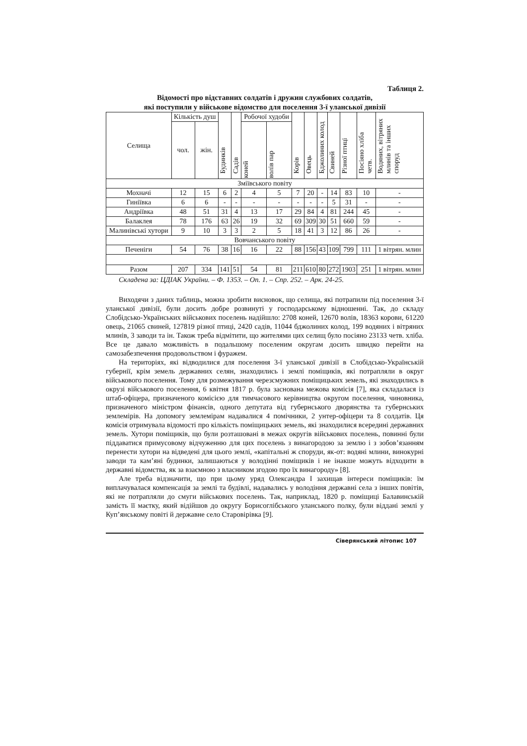Таблиця 2.
Відомості про відставних солдатів і дружин службових солдатів,
які поступили у військове відомство для поселення 3-ї уланської дивізії
| Селища | Кількість душ | | Будинків | Садів | Робочої худоби | | Корів | Овець | Бджолиних колод | Свиней | Різної птиці | Посіяно хліба четв. | Водяних, вітряних млинів та інших споруд |
| --- | --- | --- | --- | --- | --- | --- | --- | --- | --- | --- | --- | --- | --- |
| | чол. | жін. | | | коней | волів пар | | | | | | | |
| Зміївського повіту | | | | | | | | | | | | | |
| Мохначі | 12 | 15 | 6 | 2 | 4 | 5 | 7 | 20 | - | 14 | 83 | 10 | - |
| Гиніївка | 6 | 6 | - | - | - | - | - | - | - | 5 | 31 | - | - |
| Андріївка | 48 | 51 | 31 | 4 | 13 | 17 | 29 | 84 | 4 | 81 | 244 | 45 | - |
| Балаклея | 78 | 176 | 63 | 26 | 19 | 32 | 69 | 309 | 30 | 51 | 660 | 59 | - |
| Малинівські хутори | 9 | 10 | 3 | 3 | 2 | 5 | 18 | 41 | 3 | 12 | 86 | 26 | - |
| Вовчанського повіту | | | | | | | | | | | | | |
| Печеніги | 54 | 76 | 38 | 16 | 16 | 22 | 88 | 156 | 43 | 109 | 799 | 111 | 1 вітрян. млин |
| Разом | 207 | 334 | 141 | 51 | 54 | 81 | 211 | 610 | 80 | 272 | 1903 | 251 | 1 вітрян. млин |
Складена за: ЦДІАК України. – Ф. 1353. – Оп. 1. – Спр. 252. – Арк. 24-25.
Виходячи з даних таблиць, можна зробити висновок, що селища, які потрапили під поселення 3-ї уланської дивізії, були досить добре розвинуті у господарському відношенні. Так, до складу Слобідсько-Українських військових поселень надійшло: 2708 коней, 12670 волів, 18363 корови, 61220 овець, 21065 свиней, 127819 різної птиці, 2420 садів, 11044 бджолиних колод, 199 водяних і вітряних млинів, 3 заводи та ін. Також треба відмітити, що жителями цих селищ було посіяно 23133 четв. хліба. Все це давало можливість в подальшому поселеним округам досить швидко перейти на самозабезпечення продовольством і фуражем.
На територіях, які відводилися для поселення 3-ї уланської дивізії в Слобідсько-Українській губернії, крім земель державних селян, знаходились і землі поміщиків, які потрапляли в округ військового поселення. Тому для розмежування черезсмужних поміщицьких земель, які знаходились в окрузі військового поселення, 6 квітня 1817 р. була заснована межова комісія [7], яка складалася із штаб-офіцера, призначеного комісією для тимчасового керівництва округом поселення, чиновника, призначеного міністром фінансів, одного депутата від губернського дворянства та губернських землемірів. На допомогу землемірам надавалися 4 помічники, 2 унтер-офіцери та 8 солдатів. Ця комісія отримувала відомості про кількість поміщицьких земель, які знаходилися всередині державних земель. Хутори поміщиків, що були розташовані в межах округів військових поселень, повинні були піддаватися примусовому відчуженню для цих поселень з винагородою за землю і з зобов’язанням перенести хутори на відведені для цього землі, «капітальні ж споруди, як-от: водяні млини, винокурні заводи та кам’яні будинки, залишаються у володінні поміщиків і не інакше можуть відходити в державні відомства, як за взаємною з власником згодою про їх винагороду» [8].
Але треба відзначити, що при цьому уряд Олександра I захищав інтереси поміщиків: їм виплачувалася компенсація за землі та будівлі, надавались у володіння державні села з інших повітів, які не потрапляли до смуги військових поселень. Так, наприклад, 1820 р. поміщиці Балавинській замість її маєтку, який відійшов до округу Борисоглібського уланського полку, були віддані землі у Куп’янському повіті й державне село Старовірівка [9].
Сіверянський літопис 107